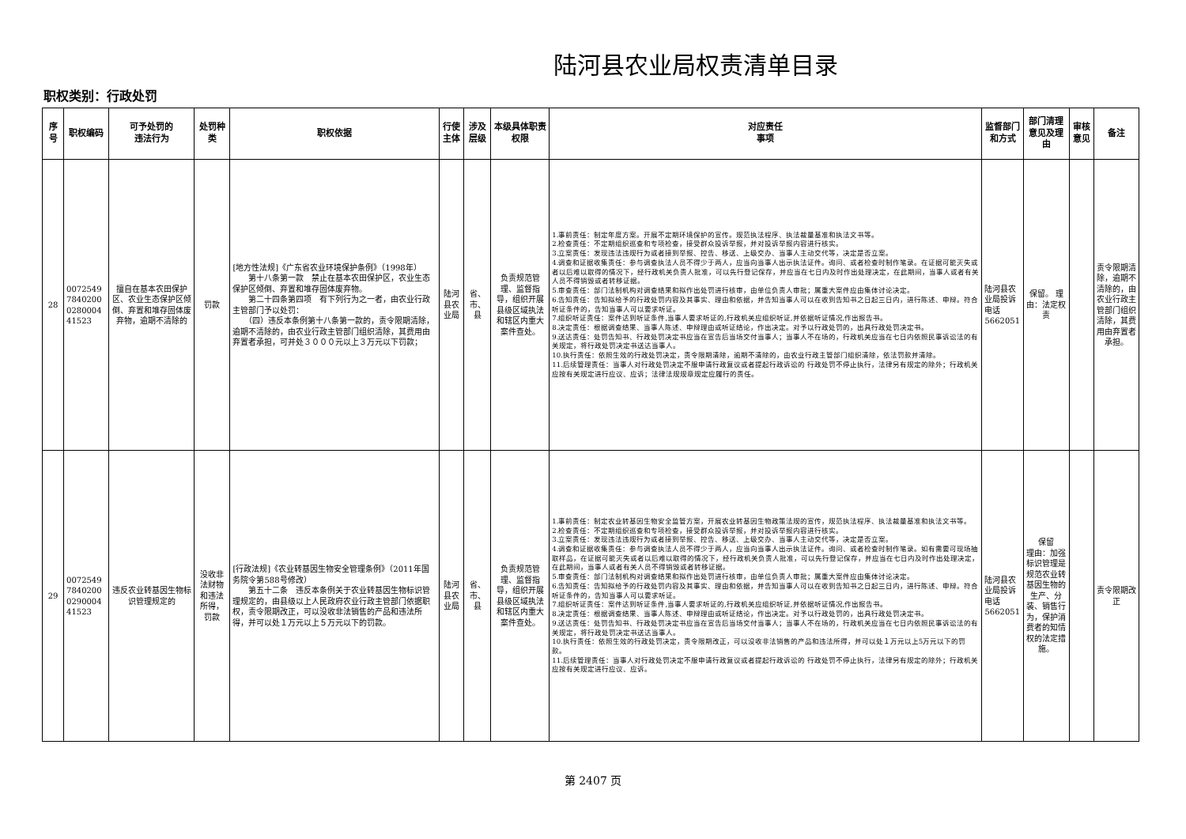陆河县农业局权责清单目录
职权类别：行政处罚
| 序号 | 职权编码 | 可予处罚的 违法行为 | 处罚种类 | 职权依据 | 行使主体 | 涉及层级 | 本级具体职责权限 | 对应责任 事项 | 监督部门 和方式 | 部门清理意见及理由 | 审核意见 | 备注 |
| --- | --- | --- | --- | --- | --- | --- | --- | --- | --- | --- | --- | --- |
| 28 | 0072549 7840200 0280004 41523 | 擅自在基本农田保护区、农业生态保护区倾倒、弃置和堆存固体废弃物，逾期不清除的 | 罚款 | [地方性法规]《广东省农业环境保护条例》（1998年） 第十八条第一款 禁止在基本农田保护区，农业生态保护区倾倒、弃置和堆存固体废弃物。 第二十四条第四项 有下列行为之一者，由农业行政主管部门予以处罚： （四）违反本条例第十八条第一款的，责令限期清除，逾期不清除的，由农业行政主管部门组织清除，其费用由弃置者承担，可并处３０００元以上３万元以下罚款； | 陆河县农业局 | 省、市、县 | 负责规范管理、监督指导，组织开展县级区域执法和辖区内重大案件查处。 | 1.事前责任：制定年度方案。开展不定期环境保护的宣传。规范执法程序、执法裁量基准和执法文书等。 2.检查责任：不定期组织巡查和专项检查，接受群众投诉举报，并对投诉举报内容进行核实。 3.立案责任：发现违法违规行为或者接到举报、控告、移送、上级交办、当事人主动交代等，决定是否立案。 4.调查和证据收集责任：参与调查执法人员不得少于两人，应当向当事人出示执法证件。询问、或者检查时制作笔录。在证据可能灭失或者以后难以取得的情况下，经行政机关负责人批准，可以先行登记保存，并应当在七日内及时作出处理决定，在此期间，当事人或者有关人员不得销毁或者转移证据。 5.审查责任：部门法制机构对调查结果和拟作出处罚进行核审，由单位负责人审批；属重大案件应由集体讨论决定。 6.告知责任：告知拟给予的行政处罚内容及其事实、理由和依据，并告知当事人可以在收到告知书之日起三日内，进行陈述、申辩。符合听证条件的，告知当事人可以要求听证。 7.组织听证责任：案件达到听证条件,当事人要求听证的,行政机关应组织听证,并依据听证情况,作出报告书。 8.决定责任：根据调查结果、当事人陈述、申辩理由或听证结论，作出决定。对予以行政处罚的，出具行政处罚决定书。 9.送达责任：处罚告知书、行政处罚决定书应当在宣告后当场交付当事人；当事人不在场的，行政机关应当在七日内依照民事诉讼法的有关规定，将行政处罚决定书送达当事人。 10.执行责任：依照生效的行政处罚决定，责令限期清除，逾期不清除的，由农业行政主管部门组织清除，依法罚款并清除。 11.后续管理责任：当事人对行政处罚决定不服申请行政复议或者提起行政诉讼的 行政处罚不停止执行，法律另有规定的除外；行政机关应按有关规定进行应议、应诉；法律法规规章规定应履行的责任。 | 陆河县农业局投诉电话5662051 | 保留。 理由：法定权责 | | 责令限期清除，逾期不清除的，由农业行政主管部门组织清除，其费用由弃置者承担。 |
| 29 | 0072549 7840200 0290004 41523 | 违反农业转基因生物标识管理规定的 | 没收非法财物和违法所得，罚款 | [行政法规]《农业转基因生物安全管理条例》（2011年国务院令第588号修改） 第五十二条 违反本条例关于农业转基因生物标识管理规定的，由县级以上人民政府农业行政主管部门依据职权，责令限期改正，可以没收非法销售的产品和违法所得，并可以处１万元以上５万元以下的罚款。 | 陆河县农业局 | 省、市、县 | 负责规范管理、监督指导，组织开展县级区域执法和辖区内重大案件查处。 | 1.事前责任：制定农业转基因生物安全监管方案，开展农业转基因生物政策法规的宣传，规范执法程序、执法裁量基准和执法文书等。 2.检查责任：不定期组织巡查和专项检查，接受群众投诉举报，并对投诉举报内容进行核实。 3.立案责任：发现违法违规行为或者接到举报、控告、移送、上级交办、当事人主动交代等，决定是否立案。 4.调查和证据收集责任：参与调查执法人员不得少于两人，应当向当事人出示执法证件。询问、或者检查时制作笔录。如有需要可现场抽取样品，在证据可能灭失或者以后难以取得的情况下，经行政机关负责人批准，可以先行登记保存，并应当在七日内及时作出处理决定，在此期间，当事人或者有关人员不得销毁或者转移证据。 5.审查责任：部门法制机构对调查结果和拟作出处罚进行核审，由单位负责人审批；属重大案件应由集体讨论决定。 6.告知责任：告知拟给予的行政处罚内容及其事实、理由和依据，并告知当事人可以在收到告知书之日起三日内，进行陈述、申辩。符合听证条件的，告知当事人可以要求听证。 7.组织听证责任：案件达到听证条件,当事人要求听证的,行政机关应组织听证,并依据听证情况,作出报告书。 8.决定责任：根据调查结果、当事人陈述、申辩理由或听证结论，作出决定。对予以行政处罚的，出具行政处罚决定书。 9.送达责任：处罚告知书、行政处罚决定书应当在宣告后当场交付当事人；当事人不在场的，行政机关应当在七日内依照民事诉讼法的有关规定，将行政处罚决定书送达当事人。 10.执行责任：依照生效的行政处罚决定，责令限期改正，可以没收非法销售的产品和违法所得，并可以处１万元以上5万元以下的罚款。 11.后续管理责任：当事人对行政处罚决定不服申请行政复议或者提起行政诉讼的 行政处罚不停止执行，法律另有规定的除外；行政机关应按有关规定进行应议、应诉。 | 陆河县农业局投诉电话5662051 | 保留 理由：加强标识管理是规范农业转基因生物的生产、分装、销售行为，保护消费者的知情权的法定措施。 | | 责令限期改正 |
第 2407 页